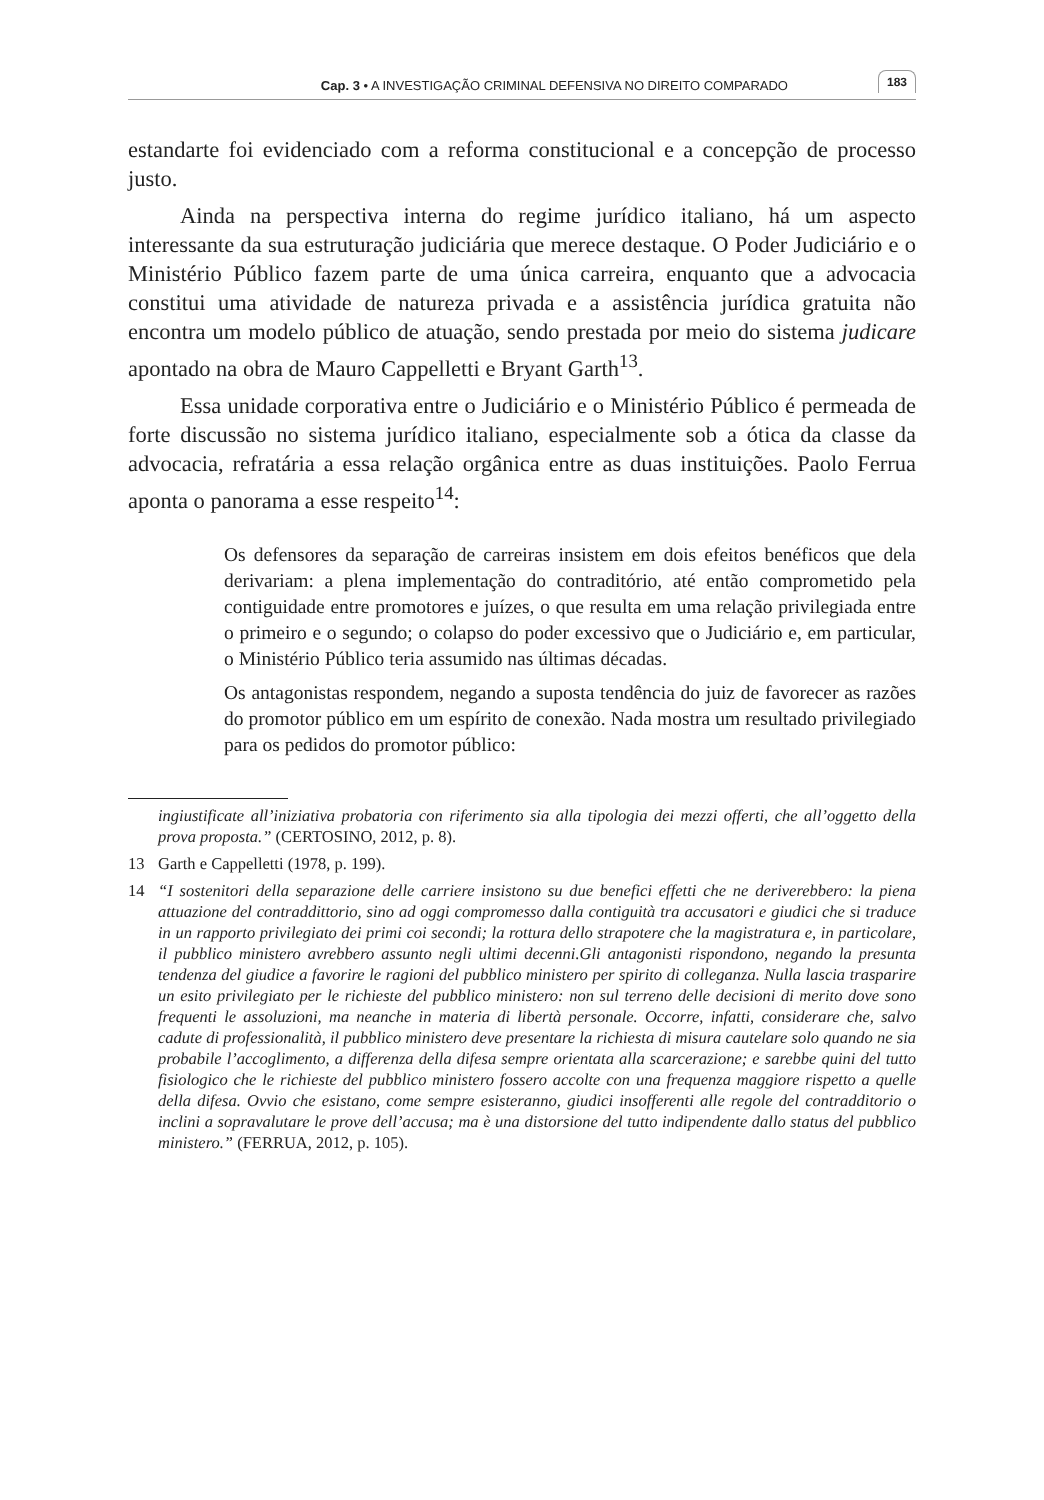Cap. 3 • A INVESTIGAÇÃO CRIMINAL DEFENSIVA NO DIREITO COMPARADO 183
estandarte foi evidenciado com a reforma constitucional e a concepção de processo justo.
Ainda na perspectiva interna do regime jurídico italiano, há um aspecto interessante da sua estruturação judiciária que merece destaque. O Poder Judiciário e o Ministério Público fazem parte de uma única carreira, enquanto que a advocacia constitui uma atividade de natureza privada e a assistência jurídica gratuita não encontra um modelo público de atuação, sendo prestada por meio do sistema judicare apontado na obra de Mauro Cappelletti e Bryant Garth<sup>13</sup>.
Essa unidade corporativa entre o Judiciário e o Ministério Público é permeada de forte discussão no sistema jurídico italiano, especialmente sob a ótica da classe da advocacia, refratária a essa relação orgânica entre as duas instituições. Paolo Ferrua aponta o panorama a esse respeito<sup>14</sup>:
Os defensores da separação de carreiras insistem em dois efeitos benéficos que dela derivariam: a plena implementação do contraditório, até então comprometido pela contiguidade entre promotores e juízes, o que resulta em uma relação privilegiada entre o primeiro e o segundo; o colapso do poder excessivo que o Judiciário e, em particular, o Ministério Público teria assumido nas últimas décadas.
Os antagonistas respondem, negando a suposta tendência do juiz de favorecer as razões do promotor público em um espírito de conexão. Nada mostra um resultado privilegiado para os pedidos do promotor público:
ingiustificate all’iniziativa probatoria con riferimento sia alla tipologia dei mezzi offerti, che all’oggetto della prova proposta.” (CERTOSINO, 2012, p. 8).
13 Garth e Cappelletti (1978, p. 199).
14 “I sostenitori della separazione delle carriere insistono su due benefici effetti che ne deriverebbero: la piena attuazione del contraddittorio, sino ad oggi compromesso dalla contiguità tra accusatori e giudici che si traduce in un rapporto privilegiato dei primi coi secondi; la rottura dello strapotere che la magistratura e, in particolare, il pubblico ministero avrebbero assunto negli ultimi decenni.Gli antagonisti rispondono, negando la presunta tendenza del giudice a favorire le ragioni del pubblico ministero per spirito di colleganza. Nulla lascia trasparire un esito privilegiato per le richieste del pubblico ministero: non sul terreno delle decisioni di merito dove sono frequenti le assoluzioni, ma neanche in materia di libertà personale. Occorre, infatti, considerare che, salvo cadute di professionalità, il pubblico ministero deve presentare la richiesta di misura cautelare solo quando ne sia probabile l’accoglimento, a differenza della difesa sempre orientata alla scarcerazione; e sarebbe quini del tutto fisiologico che le richieste del pubblico ministero fossero accolte con una frequenza maggiore rispetto a quelle della difesa. Ovvio che esistano, come sempre esisteranno, giudici insofferenti alle regole del contradditorio o inclini a sopravalutare le prove dell’accusa; ma è una distorsione del tutto indipendente dallo status del pubblico ministero.” (FERRUA, 2012, p. 105).